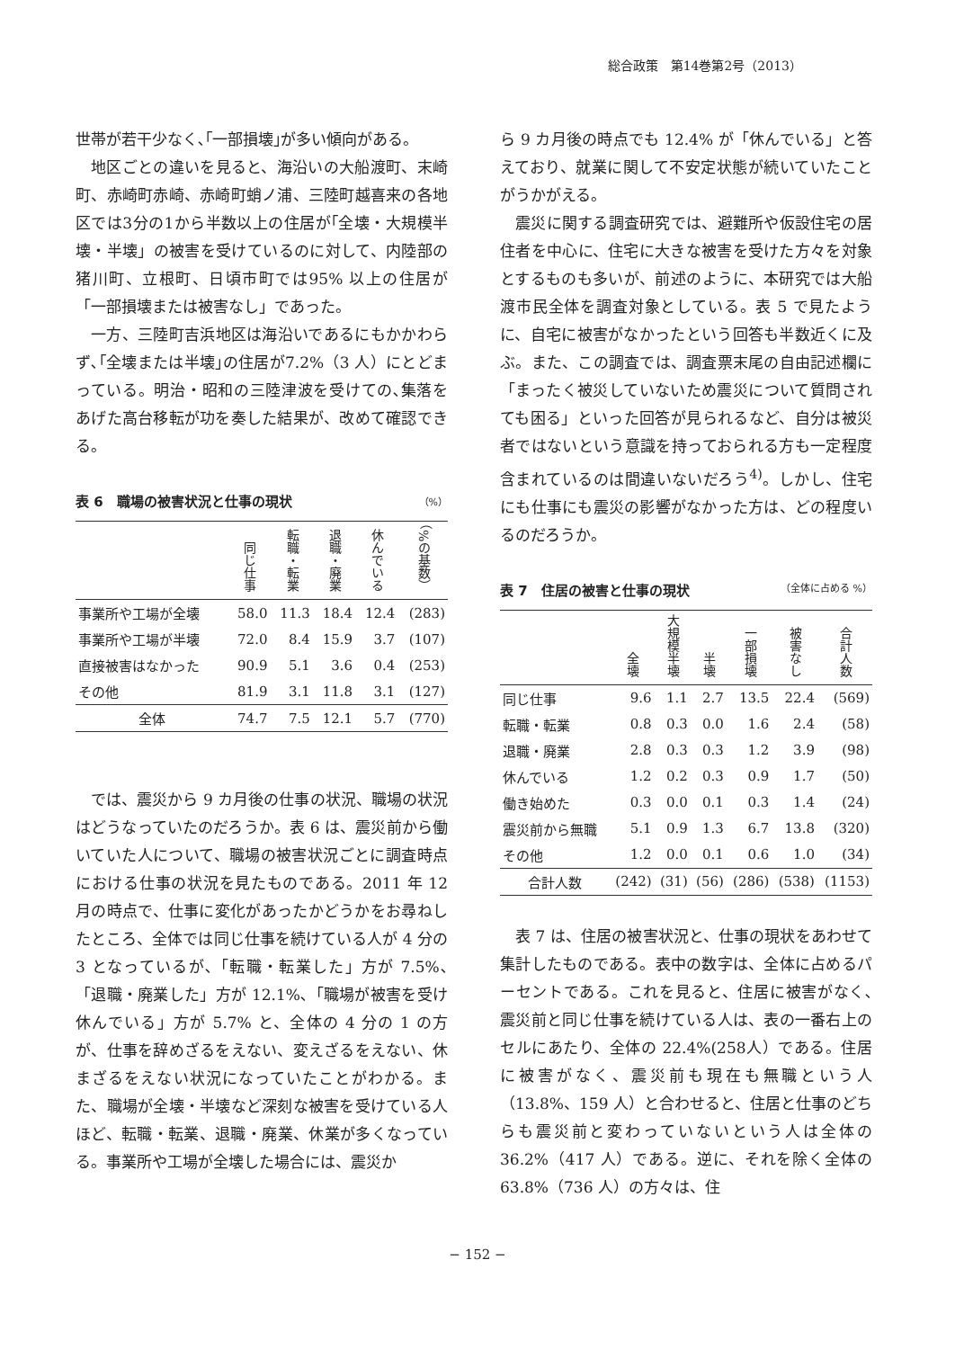総合政策　第14巻第2号（2013）
世帯が若干少なく､｢一部損壊｣が多い傾向がある。
地区ごとの違いを見ると、海沿いの大船渡町、末崎町、赤崎町赤崎、赤崎町蛸ノ浦、三陸町越喜来の各地区では3分の1から半数以上の住居が｢全壊・大規模半壊・半壊」の被害を受けているのに対して、内陸部の猪川町、立根町、日頃市町では95% 以上の住居が「一部損壊または被害なし」であった。
一方、三陸町吉浜地区は海沿いであるにもかかわらず､｢全壊または半壊｣の住居が7.2%（3 人）にとどまっている。明治・昭和の三陸津波を受けての､集落をあげた高台移転が功を奏した結果が、改めて確認できる。
表 6　職場の被害状況と仕事の現状 （%）
| | 同じ仕事 | 転職・転業 | 退職・廃業 | 休んでいる | （%の基数） |
| --- | --- | --- | --- | --- | --- |
| 事業所や工場が全壊 | 58.0 | 11.3 | 18.4 | 12.4 | (283) |
| 事業所や工場が半壊 | 72.0 | 8.4 | 15.9 | 3.7 | (107) |
| 直接被害はなかった | 90.9 | 5.1 | 3.6 | 0.4 | (253) |
| その他 | 81.9 | 3.1 | 11.8 | 3.1 | (127) |
| 全体 | 74.7 | 7.5 | 12.1 | 5.7 | (770) |
では、震災から 9 カ月後の仕事の状況、職場の状況はどうなっていたのだろうか。表 6 は、震災前から働いていた人について、職場の被害状況ごとに調査時点における仕事の状況を見たものである。2011 年 12 月の時点で、仕事に変化があったかどうかをお尋ねしたところ、全体では同じ仕事を続けている人が 4 分の 3 となっているが､「転職・転業した」方が 7.5%､「退職・廃業した」方が 12.1%､「職場が被害を受け休んでいる」方が 5.7% と、全体の 4 分の 1 の方が、仕事を辞めざるをえない、変えざるをえない、休まざるをえない状況になっていたことがわかる。また、職場が全壊・半壊など深刻な被害を受けている人ほど、転職・転業、退職・廃業、休業が多くなっている。事業所や工場が全壊した場合には、震災か
ら 9 カ月後の時点でも 12.4% が「休んでいる」と答えており、就業に関して不安定状態が続いていたことがうかがえる。
震災に関する調査研究では、避難所や仮設住宅の居住者を中心に、住宅に大きな被害を受けた方々を対象とするものも多いが、前述のように、本研究では大船渡市民全体を調査対象としている。表 5 で見たように、自宅に被害がなかったという回答も半数近くに及ぶ。また、この調査では、調査票末尾の自由記述欄に「まったく被災していないため震災について質問されても困る」といった回答が見られるなど、自分は被災者ではないという意識を持っておられる方も一定程度含まれているのは間違いないだろう<sup>4)</sup>。しかし、住宅にも仕事にも震災の影響がなかった方は、どの程度いるのだろうか。
表 7　住居の被害と仕事の現状 （全体に占める %）
| | 全壊 | 大規模半壊 | 半壊 | 一部損壊 | 被害なし | 合計人数 |
| --- | --- | --- | --- | --- | --- | --- |
| 同じ仕事 | 9.6 | 1.1 | 2.7 | 13.5 | 22.4 | (569) |
| 転職・転業 | 0.8 | 0.3 | 0.0 | 1.6 | 2.4 | (58) |
| 退職・廃業 | 2.8 | 0.3 | 0.3 | 1.2 | 3.9 | (98) |
| 休んでいる | 1.2 | 0.2 | 0.3 | 0.9 | 1.7 | (50) |
| 働き始めた | 0.3 | 0.0 | 0.1 | 0.3 | 1.4 | (24) |
| 震災前から無職 | 5.1 | 0.9 | 1.3 | 6.7 | 13.8 | (320) |
| その他 | 1.2 | 0.0 | 0.1 | 0.6 | 1.0 | (34) |
| 合計人数 | (242) | (31) | (56) | (286) | (538) | (1153) |
表 7 は、住居の被害状況と、仕事の現状をあわせて集計したものである。表中の数字は、全体に占めるパーセントである。これを見ると、住居に被害がなく､震災前と同じ仕事を続けている人は、表の一番右上のセルにあたり、全体の 22.4%(258人）である。住居に被害がなく、震災前も現在も無職という人（13.8%、159 人）と合わせると、住居と仕事のどちらも震災前と変わっていないという人は全体の 36.2%（417 人）である。逆に、それを除く全体の 63.8%（736 人）の方々は、住
− 152 −